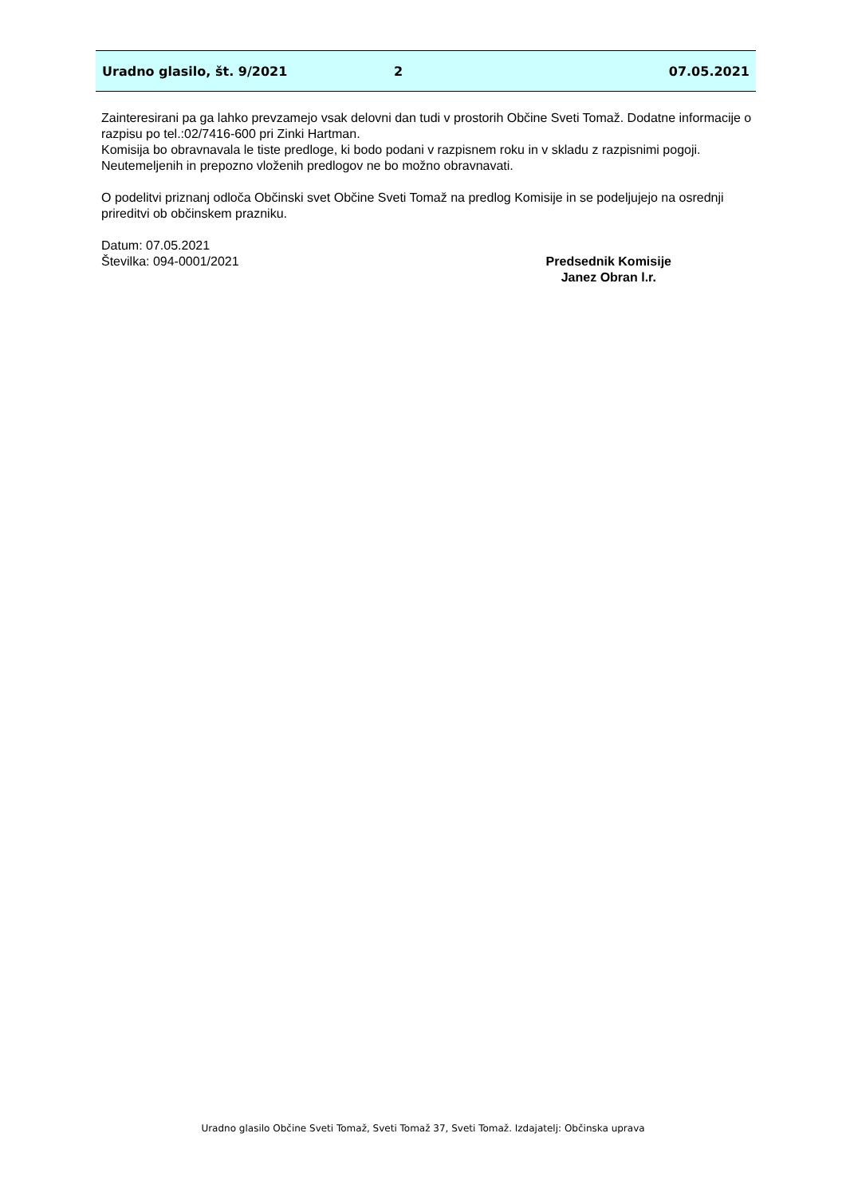Uradno glasilo, št. 9/2021 2 07.05.2021
Zainteresirani pa ga lahko prevzamejo vsak delovni dan tudi v prostorih Občine Sveti Tomaž. Dodatne informacije o razpisu po tel.:02/7416-600 pri Zinki Hartman.
Komisija bo obravnavala le tiste predloge, ki bodo podani v razpisnem roku in v skladu z razpisnimi pogoji.
Neutemeljenih in prepozno vloženih predlogov ne bo možno obravnavati.
O podelitvi priznanj odloča Občinski svet Občine Sveti Tomaž na predlog Komisije in se podeljujejo na osrednji prireditvi ob občinskem prazniku.
Datum: 07.05.2021
Številka: 094-0001/2021
Predsednik Komisije
Janez Obran l.r.
Uradno glasilo Občine Sveti Tomaž, Sveti Tomaž 37, Sveti Tomaž. Izdajatelj: Občinska uprava